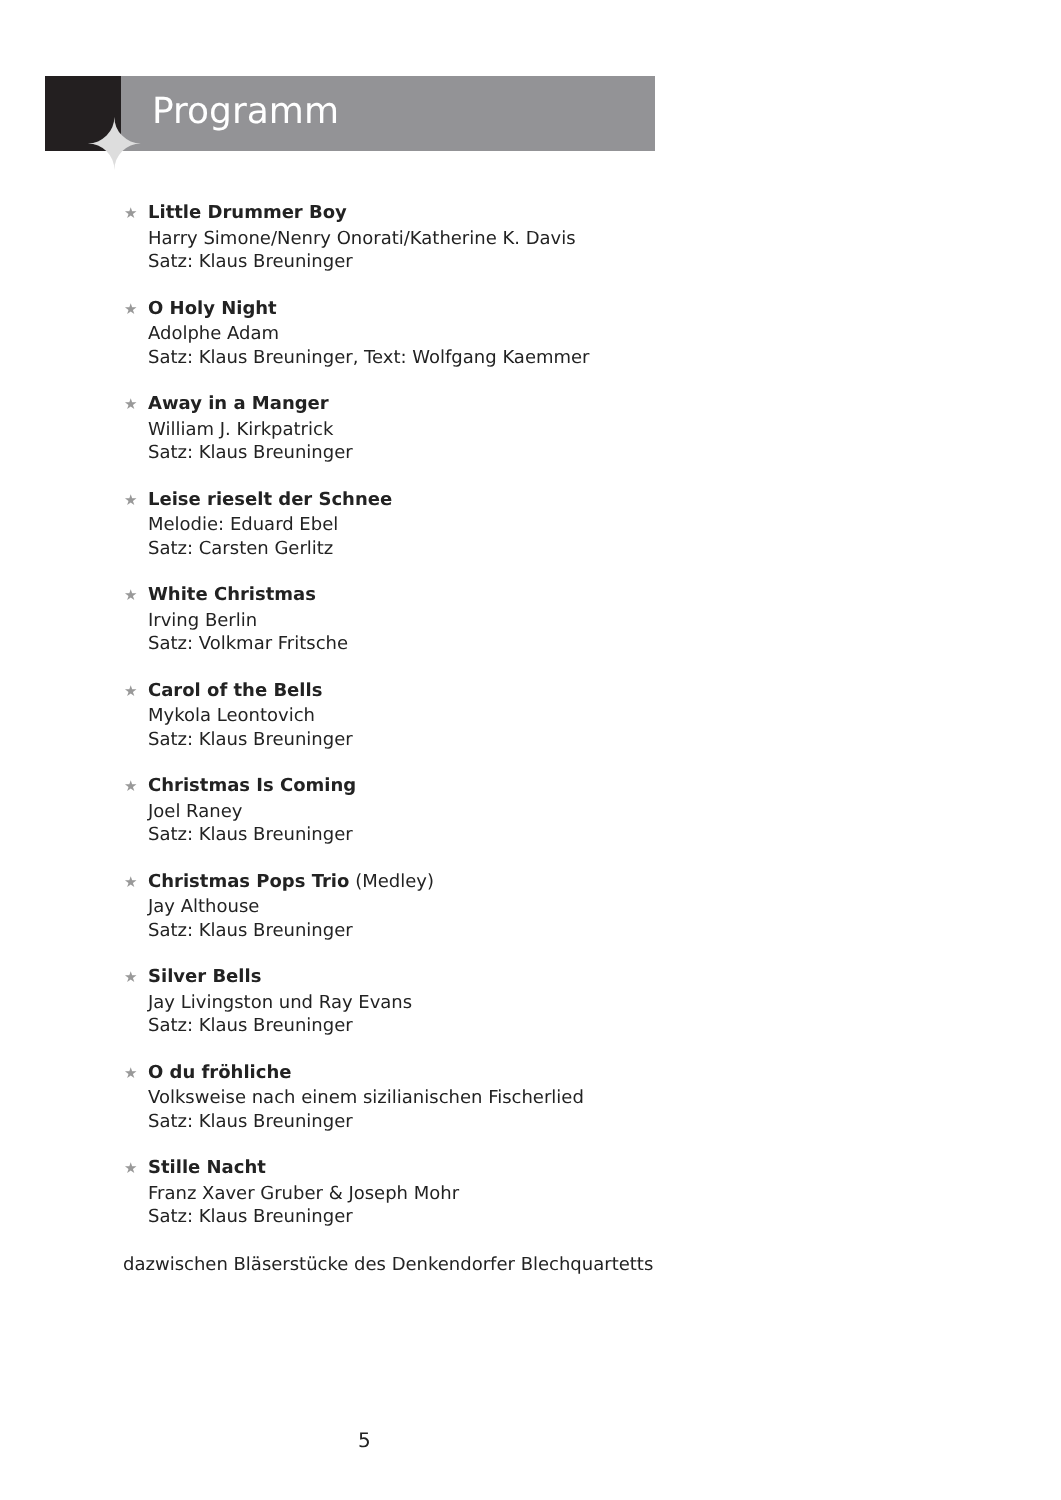✦ Programm
★ Little Drummer Boy
Harry Simone/Nenry Onorati/Katherine K. Davis
Satz: Klaus Breuninger
★ O Holy Night
Adolphe Adam
Satz: Klaus Breuninger, Text: Wolfgang Kaemmer
★ Away in a Manger
William J. Kirkpatrick
Satz: Klaus Breuninger
★ Leise rieselt der Schnee
Melodie: Eduard Ebel
Satz: Carsten Gerlitz
★ White Christmas
Irving Berlin
Satz: Volkmar Fritsche
★ Carol of the Bells
Mykola Leontovich
Satz: Klaus Breuninger
★ Christmas Is Coming
Joel Raney
Satz: Klaus Breuninger
★ Christmas Pops Trio (Medley)
Jay Althouse
Satz: Klaus Breuninger
★ Silver Bells
Jay Livingston und Ray Evans
Satz: Klaus Breuninger
★ O du fröhliche
Volksweise nach einem sizilianischen Fischerlied
Satz: Klaus Breuninger
★ Stille Nacht
Franz Xaver Gruber & Joseph Mohr
Satz: Klaus Breuninger
dazwischen Bläserstücke des Denkendorfer Blechquartetts
5